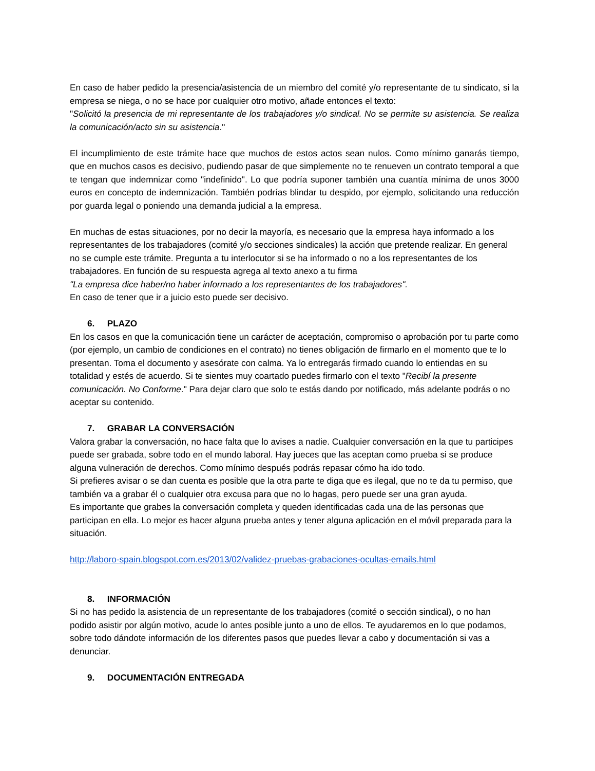En caso de haber pedido la presencia/asistencia de un miembro del comité y/o representante de tu sindicato, si la empresa se niega, o no se hace por cualquier otro motivo, añade entonces el texto:
"Solicitó la presencia de mi representante de los trabajadores y/o sindical. No se permite su asistencia. Se realiza la comunicación/acto sin su asistencia."
El incumplimiento de este trámite hace que muchos de estos actos sean nulos. Como mínimo ganarás tiempo, que en muchos casos es decisivo, pudiendo pasar de que simplemente no te renueven un contrato temporal a que te tengan que indemnizar como "indefinido". Lo que podría suponer también una cuantía mínima de unos 3000 euros en concepto de indemnización. También podrías blindar tu despido, por ejemplo, solicitando una reducción por guarda legal o poniendo una demanda judicial a la empresa.
En muchas de estas situaciones, por no decir la mayoría, es necesario que la empresa haya informado a los representantes de los trabajadores (comité y/o secciones sindicales) la acción que pretende realizar. En general no se cumple este trámite. Pregunta a tu interlocutor si se ha informado o no a los representantes de los trabajadores. En función de su respuesta agrega al texto anexo a tu firma
"La empresa dice haber/no haber informado a los representantes de los trabajadores".
En caso de tener que ir a juicio esto puede ser decisivo.
6. PLAZO
En los casos en que la comunicación tiene un carácter de aceptación, compromiso o aprobación por tu parte como (por ejemplo, un cambio de condiciones en el contrato) no tienes obligación de firmarlo en el momento que te lo presentan. Toma el documento y asesórate con calma. Ya lo entregarás firmado cuando lo entiendas en su totalidad y estés de acuerdo. Si te sientes muy coartado puedes firmarlo con el texto "Recibí la presente comunicación. No Conforme." Para dejar claro que solo te estás dando por notificado, más adelante podrás o no aceptar su contenido.
7. GRABAR LA CONVERSACIÓN
Valora grabar la conversación, no hace falta que lo avises a nadie. Cualquier conversación en la que tu participes puede ser grabada, sobre todo en el mundo laboral. Hay jueces que las aceptan como prueba si se produce alguna vulneración de derechos. Como mínimo después podrás repasar cómo ha ido todo.
Si prefieres avisar o se dan cuenta es posible que la otra parte te diga que es ilegal, que no te da tu permiso, que también va a grabar él o cualquier otra excusa para que no lo hagas, pero puede ser una gran ayuda.
Es importante que grabes la conversación completa y queden identificadas cada una de las personas que participan en ella. Lo mejor es hacer alguna prueba antes y tener alguna aplicación en el móvil preparada para la situación.
http://laboro-spain.blogspot.com.es/2013/02/validez-pruebas-grabaciones-ocultas-emails.html
8. INFORMACIÓN
Si no has pedido la asistencia de un representante de los trabajadores (comité o sección sindical), o no han podido asistir por algún motivo, acude lo antes posible junto a uno de ellos. Te ayudaremos en lo que podamos, sobre todo dándote información de los diferentes pasos que puedes llevar a cabo y documentación si vas a denunciar.
9. DOCUMENTACIÓN ENTREGADA